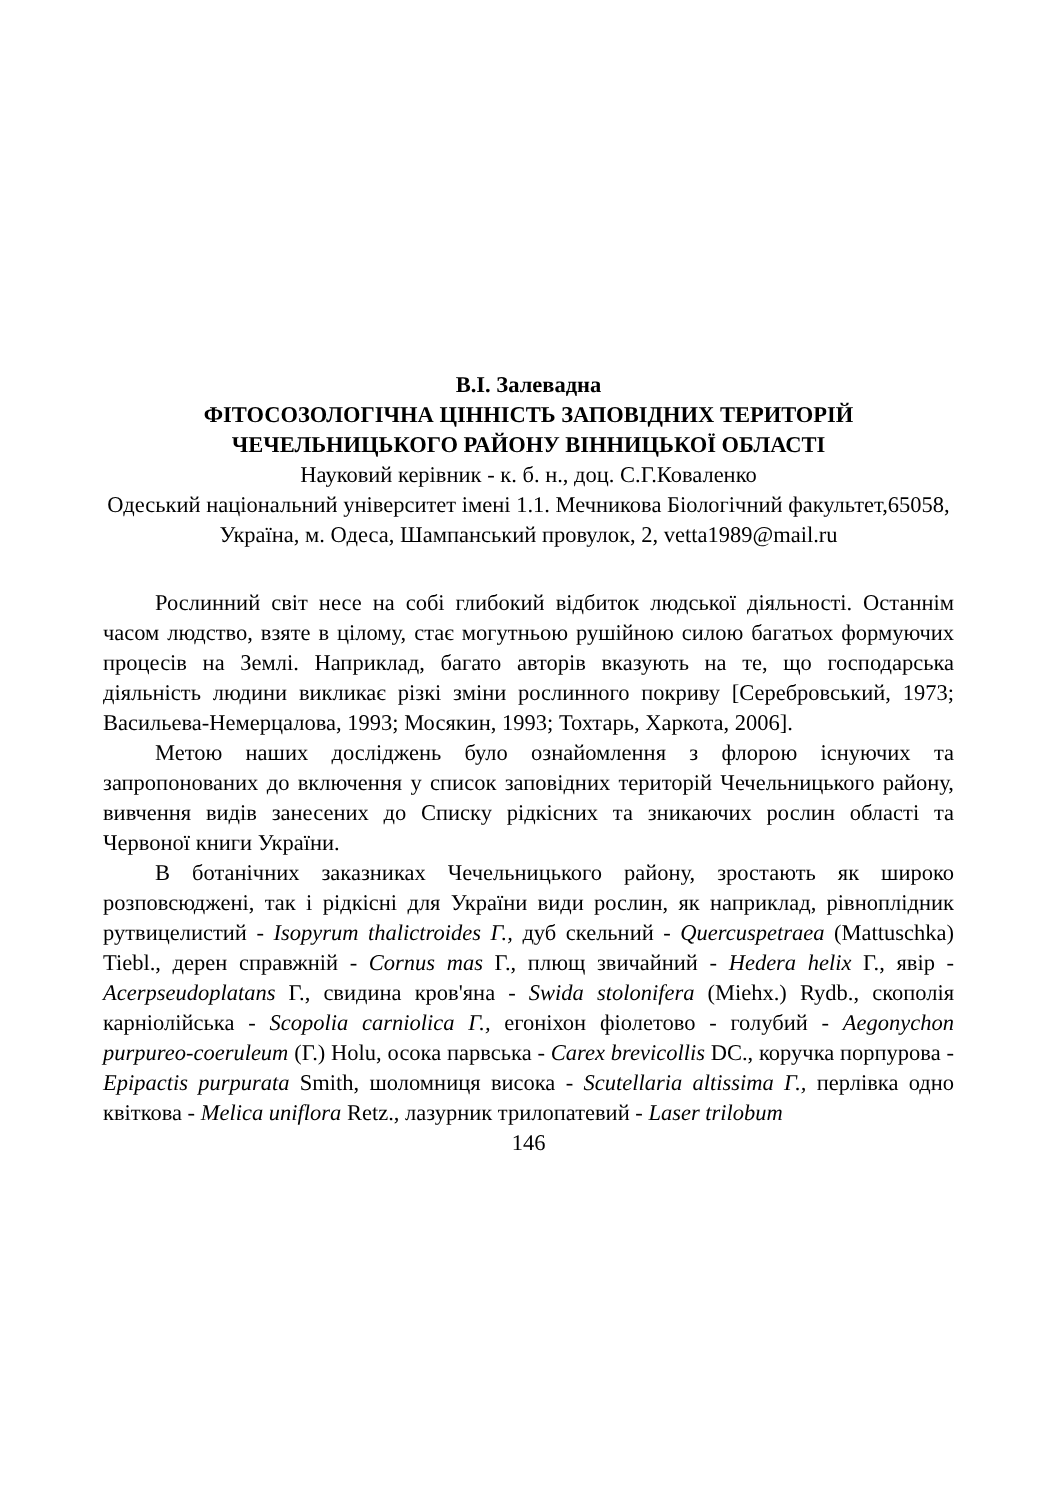В.І. Залевадна
ФІТОСОЗОЛОГІЧНА ЦІННІСТЬ ЗАПОВІДНИХ ТЕРИТОРІЙ ЧЕЧЕЛЬНИЦЬКОГО РАЙОНУ ВІННИЦЬКОЇ ОБЛАСТІ
Науковий керівник - к. б. н., доц. С.Г.Коваленко
Одеський національний університет імені 1.1. Мечникова Біологічний факультет,65058, Україна, м. Одеса, Шампанський провулок, 2, vetta1989@mail.ru
Рослинний світ несе на собі глибокий відбиток людської діяльності. Останнім часом людство, взяте в цілому, стає могутньою рушійною силою багатьох формуючих процесів на Землі. Наприклад, багато авторів вказують на те, що господарська діяльність людини викликає різкі зміни рослинного покриву [Серебровський, 1973; Васильева-Немерцалова, 1993; Мосякин, 1993; Тохтарь, Харкота, 2006].
Метою наших досліджень було ознайомлення з флорою існуючих та запропонованих до включення у список заповідних територій Чечельницького району, вивчення видів занесених до Списку рідкісних та зникаючих рослин області та Червоної книги України.
В ботанічних заказниках Чечельницького району, зростають як широко розповсюджені, так і рідкісні для України види рослин, як наприклад, рівноплідник рутвицелистий - Isopyrum thalictroides Г., дуб скельний - Quercuspetraea (Mattuschka) Tiebl., дерен справжній - Cornus mas Г., плющ звичайний - Hedera helix Г., явір - Acerpseudoplatans Г., свидина кров'яна - Swida stolonifera (Miehx.) Rydb., скополія карніолійська - Scopolia carniolica Г., егоніхон фіолетово - голубий - Aegonychon purpureo-coeruleum (Г.) Holu, осока парвська - Carex brevicollis DC., коручка порпурова - Epipactis purpurata Smith, шоломниця висока - Scutellaria altissima Г., перлівка одно квіткова - Melica uniflora Retz., лазурник трилопатевий - Laser trilobum
146